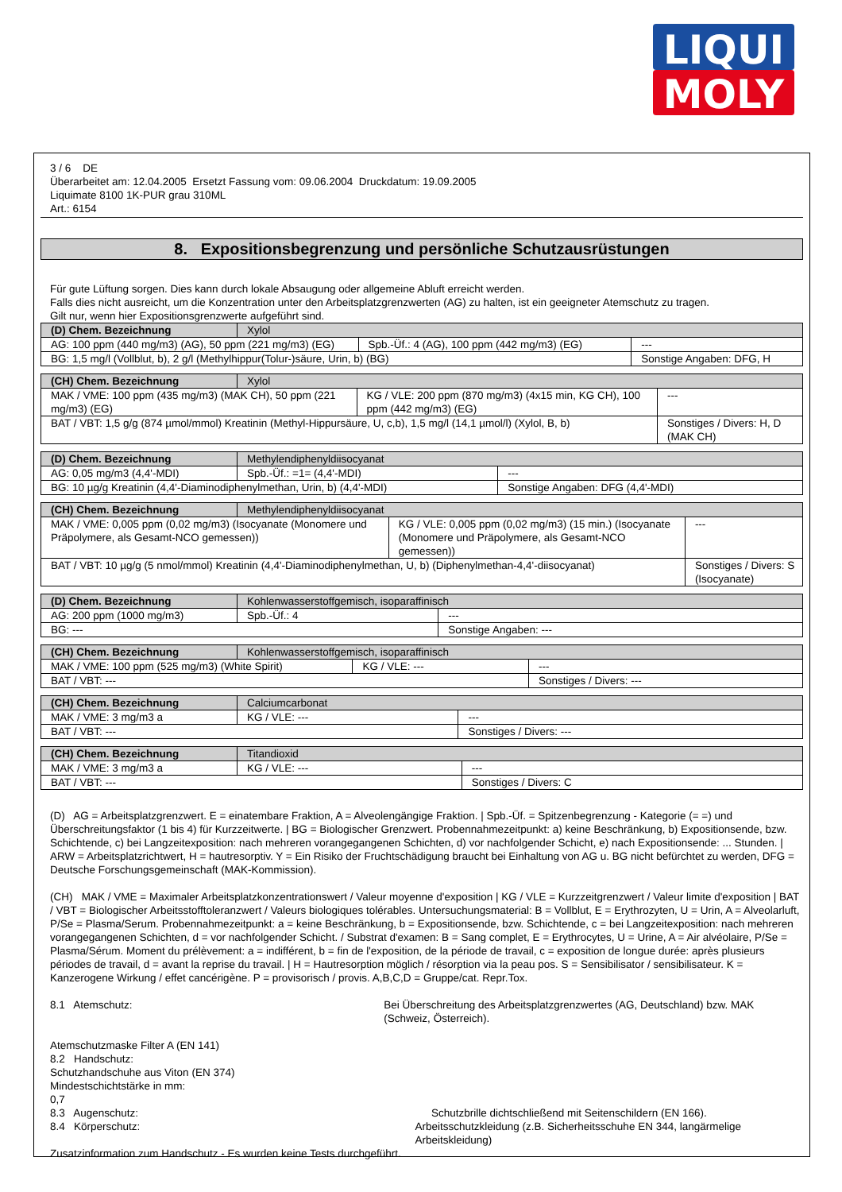LIQUI
MOLY
3 / 6 DE
Überarbeitet am: 12.04.2005 Ersetzt Fassung vom: 09.06.2004 Druckdatum: 19.09.2005
Liquimate 8100 1K-PUR grau 310ML
Art.: 6154
8. Expositionsbegrenzung und persönliche Schutzausrüstungen
Für gute Lüftung sorgen. Dies kann durch lokale Absaugung oder allgemeine Abluft erreicht werden.
Falls dies nicht ausreicht, um die Konzentration unter den Arbeitsplatzgrenzwerten (AG) zu halten, ist ein geeigneter Atemschutz zu tragen.
Gilt nur, wenn hier Expositionsgrenzwerte aufgeführt sind.
| (D) Chem. Bezeichnung | Xylol | | |
| AG: 100 ppm (440 mg/m3) (AG), 50 ppm (221 mg/m3) (EG) | | Spb.-Üf.: 4 (AG), 100 ppm (442 mg/m3) (EG) | --- |
| BG: 1,5 mg/l (Vollblut, b), 2 g/l (Methylhippur(Tolur-)säure, Urin, b) (BG) | | | Sonstige Angaben: DFG, H |
| (CH) Chem. Bezeichnung | Xylol | | |
| MAK / VME: 100 ppm (435 mg/m3) (MAK CH), 50 ppm (221 mg/m3) (EG) | | KG / VLE: 200 ppm (870 mg/m3) (4x15 min, KG CH), 100 ppm (442 mg/m3) (EG) | --- |
| BAT / VBT: 1,5 g/g (874 µmol/mmol) Kreatinin (Methyl-Hippursäure, U, c,b), 1,5 mg/l (14,1 µmol/l) (Xylol, B, b) | | | Sonstiges / Divers: H, D (MAK CH) |
| (D) Chem. Bezeichnung | Methylendiphenyldiisocyanat | | |
| AG: 0,05 mg/m3 (4,4'-MDI) | | Spb.-Üf.: =1= (4,4'-MDI) | --- |
| BG: 10 µg/g Kreatinin (4,4'-Diaminodiphenylmethan, Urin, b) (4,4'-MDI) | | | Sonstige Angaben: DFG (4,4'-MDI) |
| (CH) Chem. Bezeichnung | Methylendiphenyldiisocyanat | | |
| MAK / VME: 0,005 ppm (0,02 mg/m3) (Isocyanate (Monomere und Präpolymere, als Gesamt-NCO gemessen)) | | KG / VLE: 0,005 ppm (0,02 mg/m3) (15 min.) (Isocyanate (Monomere und Präpolymere, als Gesamt-NCO gemessen)) | --- |
| BAT / VBT: 10 µg/g (5 nmol/mmol) Kreatinin (4,4'-Diaminodiphenylmethan, U, b) (Diphenylmethan-4,4'-diisocyanat) | | | Sonstiges / Divers: S (Isocyanate) |
| (D) Chem. Bezeichnung | Kohlenwasserstoffgemisch, isoparaffinisch | | |
| AG: 200 ppm (1000 mg/m3) | | Spb.-Üf.: 4 | --- |
| BG: --- | | | Sonstige Angaben: --- |
| (CH) Chem. Bezeichnung | Kohlenwasserstoffgemisch, isoparaffinisch | | |
| MAK / VME: 100 ppm (525 mg/m3) (White Spirit) | | KG / VLE: --- | --- |
| BAT / VBT: --- | | | Sonstiges / Divers: --- |
| (CH) Chem. Bezeichnung | Calciumcarbonat | | |
| MAK / VME: 3 mg/m3 a | | KG / VLE: --- | --- |
| BAT / VBT: --- | | | Sonstiges / Divers: --- |
| (CH) Chem. Bezeichnung | Titandioxid | | |
| MAK / VME: 3 mg/m3 a | | KG / VLE: --- | --- |
| BAT / VBT: --- | | | Sonstiges / Divers: C |
(D) AG = Arbeitsplatzgrenzwert. E = einatembare Fraktion, A = Alveolengängige Fraktion. | Spb.-Üf. = Spitzenbegrenzung - Kategorie (= =) und Überschreitungsfaktor (1 bis 4) für Kurzzeitwerte. | BG = Biologischer Grenzwert. Probennahmezeitpunkt: a) keine Beschränkung, b) Expositionsende, bzw. Schichtende, c) bei Langzeitexposition: nach mehreren vorangegangenen Schichten, d) vor nachfolgender Schicht, e) nach Expositionsende: ... Stunden. | ARW = Arbeitsplatzrichtwert, H = hautresorptiv. Y = Ein Risiko der Fruchtschädigung braucht bei Einhaltung von AG u. BG nicht befürchtet zu werden, DFG = Deutsche Forschungsgemeinschaft (MAK-Kommission).
(CH) MAK / VME = Maximaler Arbeitsplatzkonzentrationswert / Valeur moyenne d'exposition | KG / VLE = Kurzzeitgrenzwert / Valeur limite d'exposition | BAT / VBT = Biologischer Arbeitsstofftoleranzwert / Valeurs biologiques tolérables. Untersuchungsmaterial: B = Vollblut, E = Erythrozyten, U = Urin, A = Alveolarluft, P/Se = Plasma/Serum. Probennahmezeitpunkt: a = keine Beschränkung, b = Expositionsende, bzw. Schichtende, c = bei Langzeitexposition: nach mehreren vorangegangenen Schichten, d = vor nachfolgender Schicht. / Substrat d'examen: B = Sang complet, E = Erythrocytes, U = Urine, A = Air alvéolaire, P/Se = Plasma/Sérum. Moment du prélèvement: a = indifférent, b = fin de l'exposition, de la période de travail, c = exposition de longue durée: après plusieurs périodes de travail, d = avant la reprise du travail. | H = Hautresorption möglich / résorption via la peau pos. S = Sensibilisator / sensibilisateur. K = Kanzerogene Wirkung / effet cancérigène. P = provisorisch / provis. A,B,C,D = Gruppe/cat. Repr.Tox.
8.1 Atemschutz: Bei Überschreitung des Arbeitsplatzgrenzwertes (AG, Deutschland) bzw. MAK (Schweiz, Österreich).
Atemschutzmaske Filter A (EN 141)
8.2 Handschutz:
Schutzhandschuhe aus Viton (EN 374)
Mindestschichtstärke in mm:
0,7
8.3 Augenschutz: Schutzbrille dichtschließend mit Seitenschildern (EN 166).
8.4 Körperschutz: Arbeitsschutzkleidung (z.B. Sicherheitsschuhe EN 344, langärmelige Arbeitskleidung)
Zusatzinformation zum Handschutz - Es wurden keine Tests durchgeführt.